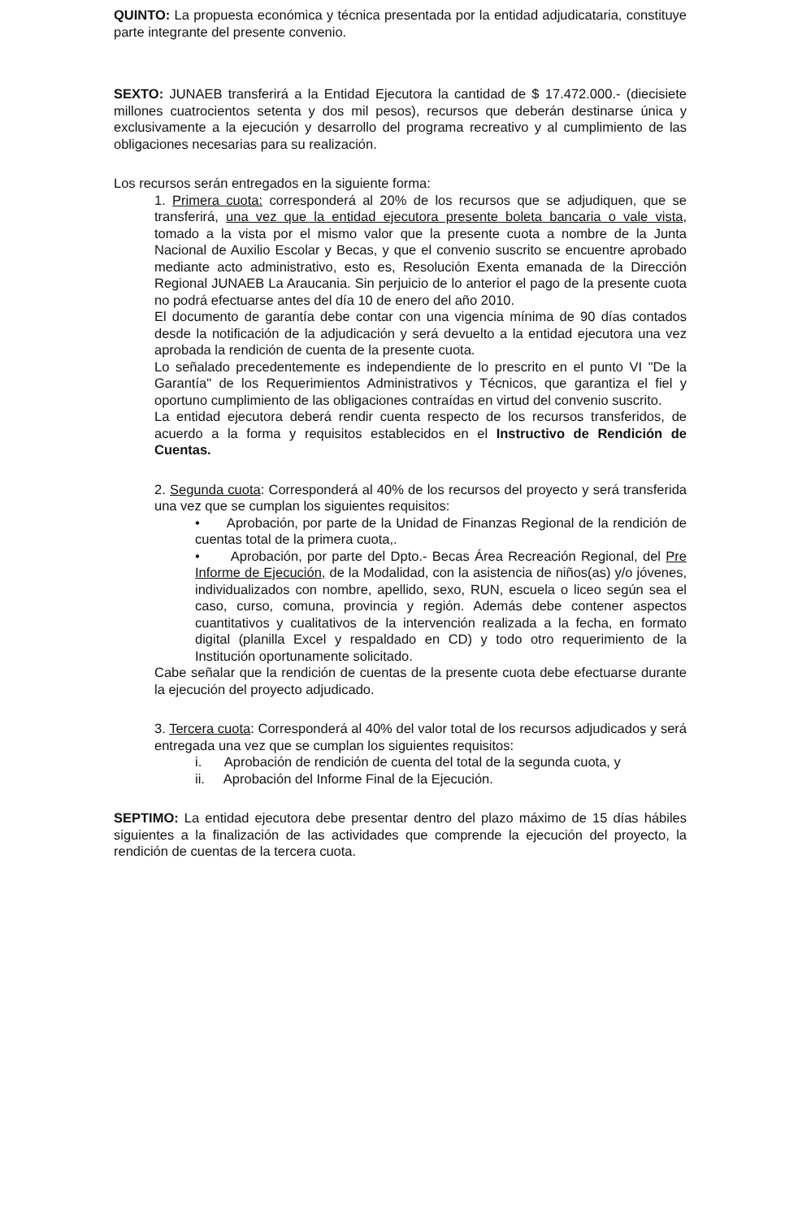QUINTO: La propuesta económica y técnica presentada por la entidad adjudicataria, constituye parte integrante del presente convenio.
SEXTO: JUNAEB transferirá a la Entidad Ejecutora la cantidad de $ 17.472.000.- (diecisiete millones cuatrocientos setenta y dos mil pesos), recursos que deberán destinarse única y exclusivamente a la ejecución y desarrollo del programa recreativo y al cumplimiento de las obligaciones necesarias para su realización.
Los recursos serán entregados en la siguiente forma:
1. Primera cuota: corresponderá al 20% de los recursos que se adjudiquen, que se transferirá, una vez que la entidad ejecutora presente boleta bancaria o vale vista, tomado a la vista por el mismo valor que la presente cuota a nombre de la Junta Nacional de Auxilio Escolar y Becas, y que el convenio suscrito se encuentre aprobado mediante acto administrativo, esto es, Resolución Exenta emanada de la Dirección Regional JUNAEB La Araucania. Sin perjuicio de lo anterior el pago de la presente cuota no podrá efectuarse antes del día 10 de enero del año 2010.
El documento de garantía debe contar con una vigencia mínima de 90 días contados desde la notificación de la adjudicación y será devuelto a la entidad ejecutora una vez aprobada la rendición de cuenta de la presente cuota.
Lo señalado precedentemente es independiente de lo prescrito en el punto VI "De la Garantía" de los Requerimientos Administrativos y Técnicos, que garantiza el fiel y oportuno cumplimiento de las obligaciones contraídas en virtud del convenio suscrito.
La entidad ejecutora deberá rendir cuenta respecto de los recursos transferidos, de acuerdo a la forma y requisitos establecidos en el Instructivo de Rendición de Cuentas.
2. Segunda cuota: Corresponderá al 40% de los recursos del proyecto y será transferida una vez que se cumplan los siguientes requisitos:
• Aprobación, por parte de la Unidad de Finanzas Regional de la rendición de cuentas total de la primera cuota,.
• Aprobación, por parte del Dpto.- Becas Área Recreación Regional, del Pre Informe de Ejecución, de la Modalidad, con la asistencia de niños(as) y/o jóvenes, individualizados con nombre, apellido, sexo, RUN, escuela o liceo según sea el caso, curso, comuna, provincia y región. Además debe contener aspectos cuantitativos y cualitativos de la intervención realizada a la fecha, en formato digital (planilla Excel y respaldado en CD) y todo otro requerimiento de la Institución oportunamente solicitado.
Cabe señalar que la rendición de cuentas de la presente cuota debe efectuarse durante la ejecución del proyecto adjudicado.
3. Tercera cuota: Corresponderá al 40% del valor total de los recursos adjudicados y será entregada una vez que se cumplan los siguientes requisitos:
i. Aprobación de rendición de cuenta del total de la segunda cuota, y
ii. Aprobación del Informe Final de la Ejecución.
SEPTIMO: La entidad ejecutora debe presentar dentro del plazo máximo de 15 días hábiles siguientes a la finalización de las actividades que comprende la ejecución del proyecto, la rendición de cuentas de la tercera cuota.